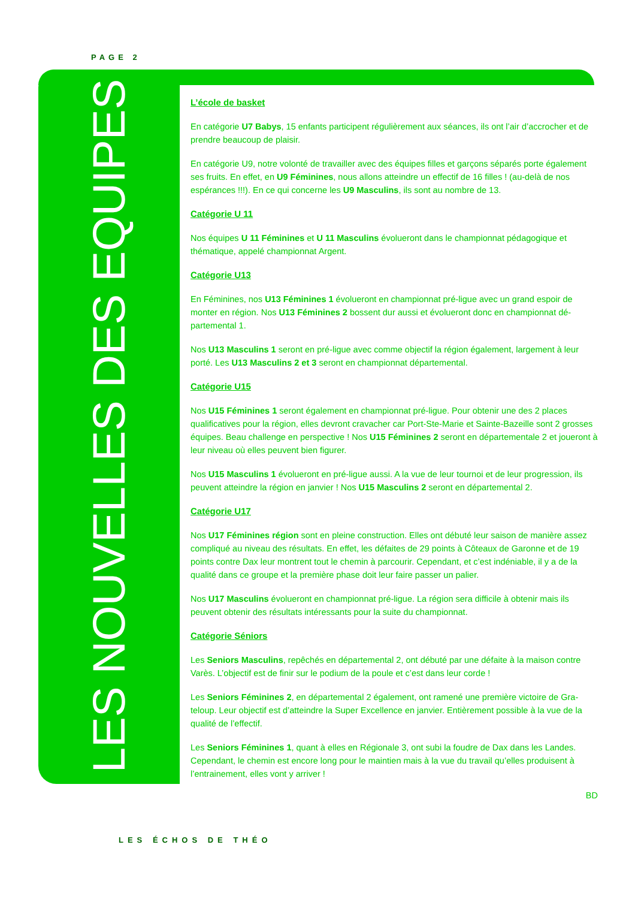PAGE 2
LES NOUVELLES DES EQUIPES
L’école de basket
En catégorie U7 Babys, 15 enfants participent régulièrement aux séances, ils ont l’air d’accrocher et de prendre beaucoup de plaisir.
En catégorie U9, notre volonté de travailler avec des équipes filles et garçons séparés porte également ses fruits. En effet, en U9 Féminines, nous allons atteindre un effectif de 16 filles ! (au-delà de nos espérances !!!). En ce qui concerne les U9 Masculins, ils sont au nombre de 13.
Catégorie U 11
Nos équipes U 11 Féminines et U 11 Masculins évolueront dans le championnat pédagogique et thématique, appelé championnat Argent.
Catégorie U13
En Féminines, nos U13 Féminines 1 évolueront en championnat pré-ligue avec un grand espoir de monter en région. Nos U13 Féminines 2 bossent dur aussi et évolueront donc en championnat dé-partemental 1.
Nos U13 Masculins 1 seront en pré-ligue avec comme objectif la région également, largement à leur porté. Les U13 Masculins 2 et 3 seront en championnat départemental.
Catégorie U15
Nos U15 Féminines 1 seront également en championnat pré-ligue. Pour obtenir une des 2 places qualificatives pour la région, elles devront cravacher car Port-Ste-Marie et Sainte-Bazeille sont 2 grosses équipes. Beau challenge en perspective ! Nos U15 Féminines 2 seront en départementale 2 et joueront à leur niveau où elles peuvent bien figurer.
Nos U15 Masculins 1 évolueront en pré-ligue aussi. A la vue de leur tournoi et de leur progression, ils peuvent atteindre la région en janvier ! Nos U15 Masculins 2 seront en départemental 2.
Catégorie U17
Nos U17 Féminines région sont en pleine construction. Elles ont débuté leur saison de manière assez compliqué au niveau des résultats. En effet, les défaites de 29 points à Côteaux de Garonne et de 19 points contre Dax leur montrent tout le chemin à parcourir. Cependant, et c’est indéniable, il y a de la qualité dans ce groupe et la première phase doit leur faire passer un palier.
Nos U17 Masculins évolueront en championnat pré-ligue. La région sera difficile à obtenir mais ils peuvent obtenir des résultats intéressants pour la suite du championnat.
Catégorie Séniors
Les Seniors Masculins, repêchés en départemental 2, ont débuté par une défaite à la maison contre Varès. L’objectif est de finir sur le podium de la poule et c’est dans leur corde !
Les Seniors Féminines 2, en départemental 2 également, ont ramené une première victoire de Gra-teloup. Leur objectif est d’atteindre la Super Excellence en janvier. Entièrement possible à la vue de la qualité de l’effectif.
Les Seniors Féminines 1, quant à elles en Régionale 3, ont subi la foudre de Dax dans les Landes. Cependant, le chemin est encore long pour le maintien mais à la vue du travail qu’elles produisent à l’entrainement, elles vont y arriver !
BD
LES ÉCHOS DE THÉO